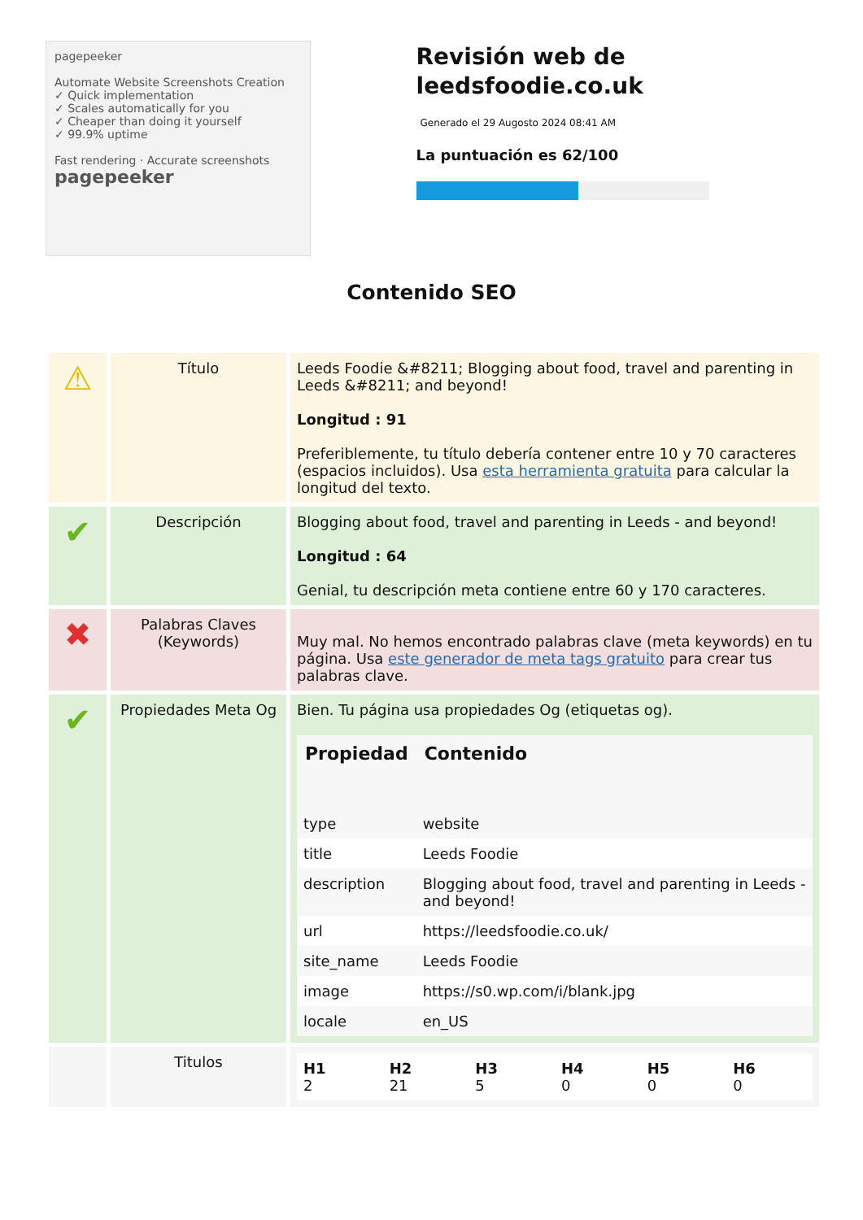pagepeeker
Automate Website Screenshots Creation
✓ Quick implementation
✓ Scales automatically for you
✓ Cheaper than doing it yourself
✓ 99.9% uptime
Fast rendering · Accurate screenshots
pagepeeker
Revisión web de leedsfoodie.co.uk
Generado el 29 Augosto 2024 08:41 AM
La puntuación es 62/100
Contenido SEO
| ⚠ | Título | Leeds Foodie &#8211; Blogging about food, travel and parenting in Leeds &#8211; and beyond! Longitud : 91 Preferiblemente, tu título debería contener entre 10 y 70 caracteres (espacios incluidos). Usa esta herramienta gratuita para calcular la longitud del texto. |
| ✔ | Descripción | Blogging about food, travel and parenting in Leeds - and beyond! Longitud : 64 Genial, tu descripción meta contiene entre 60 y 170 caracteres. |
| ✖ | Palabras Claves (Keywords) | Muy mal. No hemos encontrado palabras clave (meta keywords) en tu página. Usa este generador de meta tags gratuito para crear tus palabras clave. |
| ✔ | Propiedades Meta Og | Bien. Tu página usa propiedades Og (etiquetas og). / Propiedad / Contenido / / --- / --- / / type / website / / title / Leeds Foodie / / description / Blogging about food, travel and parenting in Leeds - and beyond! / / url / https://leedsfoodie.co.uk/ / / site_name / Leeds Foodie / / image / https://s0.wp.com/i/blank.jpg / / locale / en_US / |
| | Titulos | / H1 2 / H2 21 / H3 5 / H4 0 / H5 0 / H6 0 / |